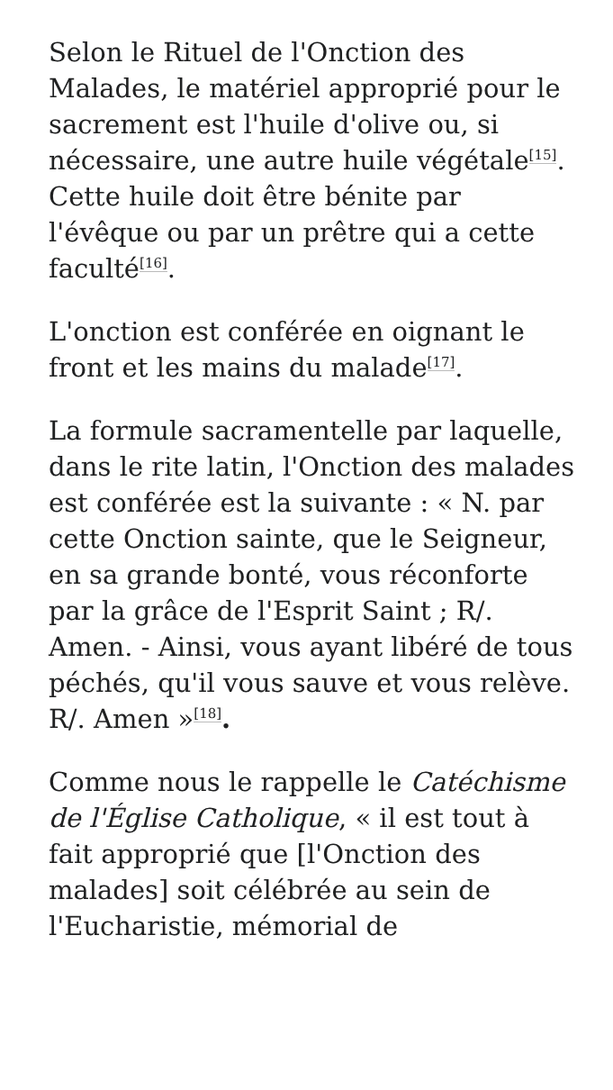Selon le Rituel de l'Onction des Malades, le matériel approprié pour le sacrement est l'huile d'olive ou, si nécessaire, une autre huile végétale<sup>[15]</sup>. Cette huile doit être bénite par l'évêque ou par un prêtre qui a cette faculté<sup>[16]</sup>.
L'onction est conférée en oignant le front et les mains du malade<sup>[17]</sup>.
La formule sacramentelle par laquelle, dans le rite latin, l'Onction des malades est conférée est la suivante : « N. par cette Onction sainte, que le Seigneur, en sa grande bonté, vous réconforte par la grâce de l'Esprit Saint ; R/. Amen. - Ainsi, vous ayant libéré de tous péchés, qu'il vous sauve et vous relève. R/. Amen »<sup>[18]</sup>.
Comme nous le rappelle le Catéchisme de l'Église Catholique, « il est tout à fait approprié que [l'Onction des malades] soit célébrée au sein de l'Eucharistie, mémorial de